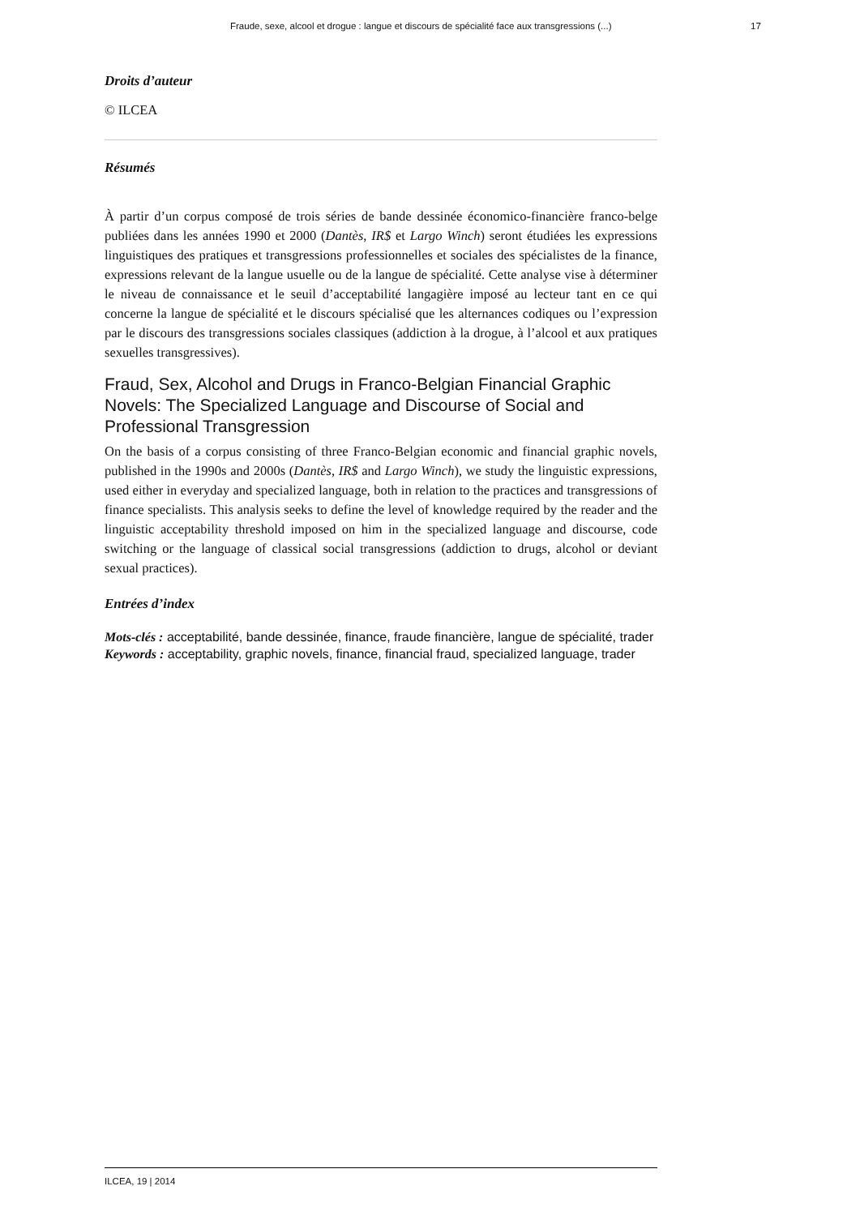Fraude, sexe, alcool et drogue : langue et discours de spécialité face aux transgressions (...) 17
Droits d’auteur
© ILCEA
Résumés
À partir d’un corpus composé de trois séries de bande dessinée économico-financière franco-belge publiées dans les années 1990 et 2000 (Dantès, IR$ et Largo Winch) seront étudiées les expressions linguistiques des pratiques et transgressions professionnelles et sociales des spécialistes de la finance, expressions relevant de la langue usuelle ou de la langue de spécialité. Cette analyse vise à déterminer le niveau de connaissance et le seuil d’acceptabilité langagière imposé au lecteur tant en ce qui concerne la langue de spécialité et le discours spécialisé que les alternances codiques ou l’expression par le discours des transgressions sociales classiques (addiction à la drogue, à l’alcool et aux pratiques sexuelles transgressives).
Fraud, Sex, Alcohol and Drugs in Franco-Belgian Financial Graphic Novels: The Specialized Language and Discourse of Social and Professional Transgression
On the basis of a corpus consisting of three Franco-Belgian economic and financial graphic novels, published in the 1990s and 2000s (Dantès, IR$ and Largo Winch), we study the linguistic expressions, used either in everyday and specialized language, both in relation to the practices and transgressions of finance specialists. This analysis seeks to define the level of knowledge required by the reader and the linguistic acceptability threshold imposed on him in the specialized language and discourse, code switching or the language of classical social transgressions (addiction to drugs, alcohol or deviant sexual practices).
Entrées d’index
Mots-clés : acceptabilité, bande dessinée, finance, fraude financière, langue de spécialité, trader
Keywords : acceptability, graphic novels, finance, financial fraud, specialized language, trader
ILCEA, 19 | 2014